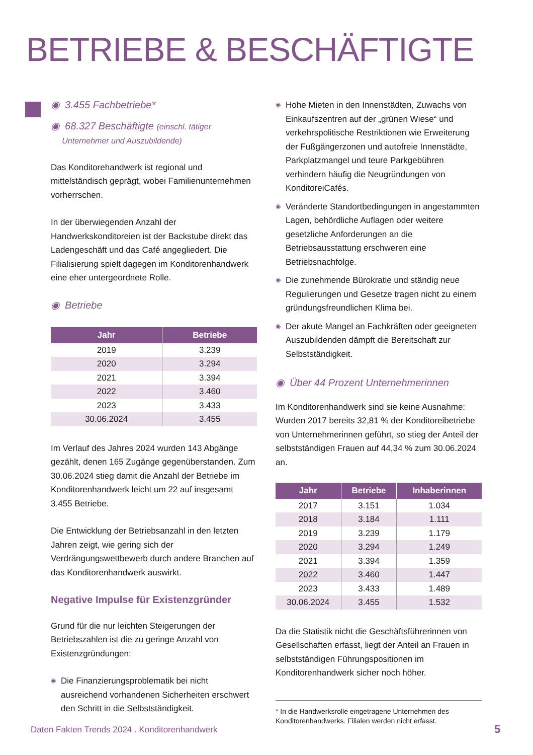BETRIEBE & BESCHÄFTIGTE
◉ 3.455 Fachbetriebe*
◉ 68.327 Beschäftigte (einschl. tätiger
Unternehmer und Auszubildende)
Das Konditorehandwerk ist regional und mittelständisch geprägt, wobei Familienunternehmen vorherrschen.
In der überwiegenden Anzahl der Handwerkskonditoreien ist der Backstube direkt das Ladengeschäft und das Café angegliedert. Die Filialisierung spielt dagegen im Konditorenhandwerk eine eher untergeordnete Rolle.
◉ Betriebe
| Jahr | Betriebe |
| --- | --- |
| 2019 | 3.239 |
| 2020 | 3.294 |
| 2021 | 3.394 |
| 2022 | 3.460 |
| 2023 | 3.433 |
| 30.06.2024 | 3.455 |
Im Verlauf des Jahres 2024 wurden 143 Abgänge gezählt, denen 165 Zugänge gegenüberstanden. Zum 30.06.2024 stieg damit die Anzahl der Betriebe im Konditorenhandwerk leicht um 22 auf insgesamt 3.455 Betriebe.
Die Entwicklung der Betriebsanzahl in den letzten Jahren zeigt, wie gering sich der Verdrängungswettbewerb durch andere Branchen auf das Konditorenhandwerk auswirkt.
Negative Impulse für Existenzgründer
Grund für die nur leichten Steigerungen der Betriebszahlen ist die zu geringe Anzahl von Existenzgründungen:
◉ Die Finanzierungsproblematik bei nicht ausreichend vorhandenen Sicherheiten erschwert den Schritt in die Selbstständigkeit.
◉ Hohe Mieten in den Innenstädten, Zuwachs von Einkaufszentren auf der „grünen Wiese“ und verkehrspolitische Restriktionen wie Erweiterung der Fußgängerzonen und autofreie Innenstädte, Parkplatzmangel und teure Parkgebühren verhindern häufig die Neugründungen von KonditoreiCafés.
◉ Veränderte Standortbedingungen in angestammten Lagen, behördliche Auflagen oder weitere gesetzliche Anforderungen an die Betriebsausstattung erschweren eine Betriebsnachfolge.
◉ Die zunehmende Bürokratie und ständig neue Regulierungen und Gesetze tragen nicht zu einem gründungsfreundlichen Klima bei.
◉ Der akute Mangel an Fachkräften oder geeigneten Auszubildenden dämpft die Bereitschaft zur Selbstständigkeit.
◉ Über 44 Prozent Unternehmerinnen
Im Konditorenhandwerk sind sie keine Ausnahme: Wurden 2017 bereits 32,81 % der Konditoreibetriebe von Unternehmerinnen geführt, so stieg der Anteil der selbstständigen Frauen auf 44,34 % zum 30.06.2024 an.
| Jahr | Betriebe | Inhaberinnen |
| --- | --- | --- |
| 2017 | 3.151 | 1.034 |
| 2018 | 3.184 | 1.111 |
| 2019 | 3.239 | 1.179 |
| 2020 | 3.294 | 1.249 |
| 2021 | 3.394 | 1.359 |
| 2022 | 3.460 | 1.447 |
| 2023 | 3.433 | 1.489 |
| 30.06.2024 | 3.455 | 1.532 |
Da die Statistik nicht die Geschäftsführerinnen von Gesellschaften erfasst, liegt der Anteil an Frauen in selbstständigen Führungspositionen im Konditorenhandwerk sicher noch höher.
* In die Handwerksrolle eingetragene Unternehmen des Konditorenhandwerks. Filialen werden nicht erfasst.
Daten Fakten Trends 2024 . Konditorenhandwerk
5